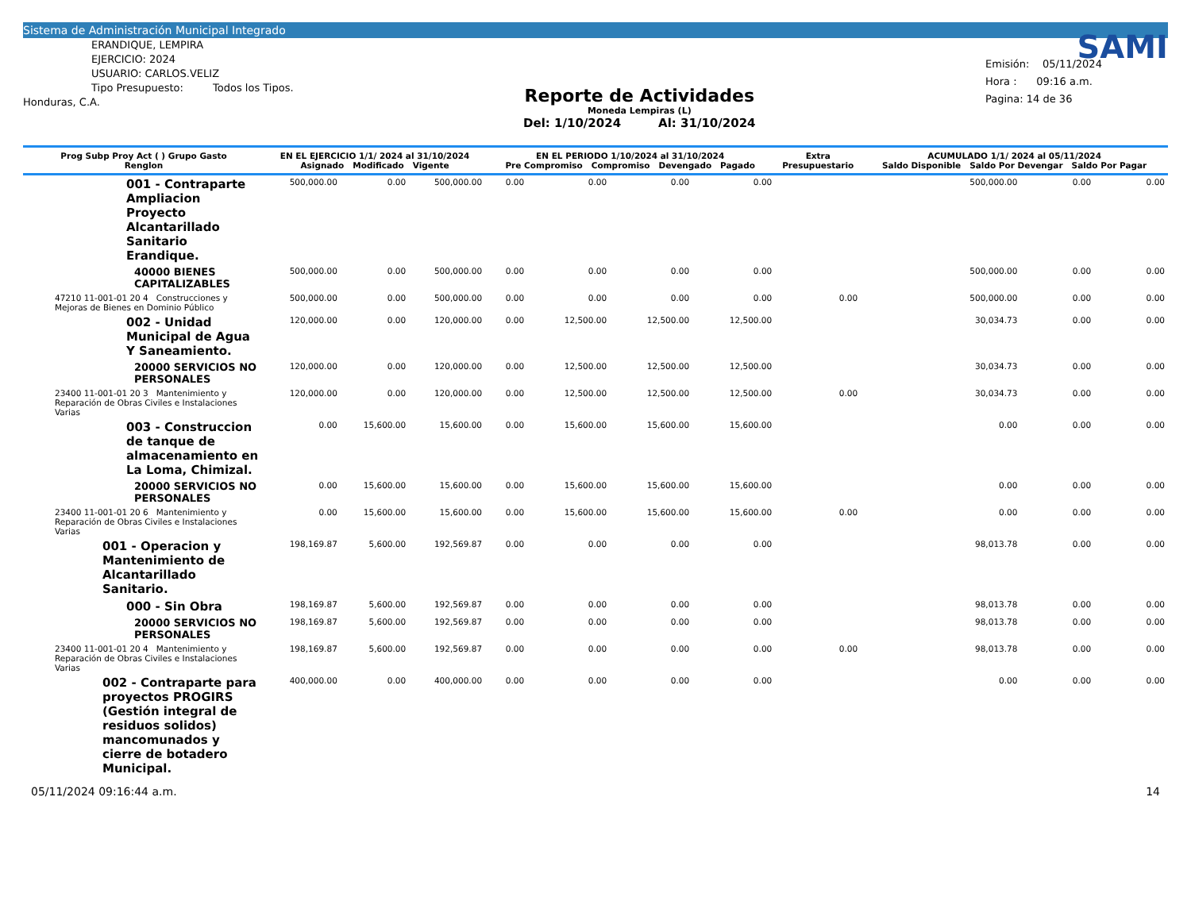Sistema de Administración Municipal Integrado
ERANDIQUE, LEMPIRA
EJERCICIO: 2024
USUARIO: CARLOS.VELIZ
Tipo Presupuesto: Todos los Tipos.
Honduras, C.A.
Reporte de Actividades
Moneda Lempiras (L)
Del: 1/10/2024 Al: 31/10/2024
SAMI
Emisión: 05/11/2024
Hora : 09:16 a.m.
Pagina: 14 de 36
| Prog Subp Proy Act ( ) Grupo Gasto Renglon | EN EL EJERCICIO 1/1/ 2024 al 31/10/2024 Asignado Modificado Vigente | | | EN EL PERIODO 1/10/2024 al 31/10/2024 Pre Compromiso Compromiso Devengado Pagado | | | | Extra Presupuestario | ACUMULADO 1/1/ 2024 al 05/11/2024 Saldo Disponible Saldo Por Devengar Saldo Por Pagar | | |
| --- | --- | --- | --- | --- | --- | --- | --- | --- | --- | --- | --- |
| 001 - Contraparte Ampliacion Proyecto Alcantarillado Sanitario Erandique. | 500,000.00 | 0.00 | 500,000.00 | 0.00 | 0.00 | 0.00 | 0.00 | | 500,000.00 | 0.00 | 0.00 |
| 40000 BIENES CAPITALIZABLES | 500,000.00 | 0.00 | 500,000.00 | 0.00 | 0.00 | 0.00 | 0.00 | | 500,000.00 | 0.00 | 0.00 |
| 47210 11-001-01 20 4 Construcciones y Mejoras de Bienes en Dominio Público | 500,000.00 | 0.00 | 500,000.00 | 0.00 | 0.00 | 0.00 | 0.00 | 0.00 | 500,000.00 | 0.00 | 0.00 |
| 002 - Unidad Municipal de Agua Y Saneamiento. | 120,000.00 | 0.00 | 120,000.00 | 0.00 | 12,500.00 | 12,500.00 | 12,500.00 | | 30,034.73 | 0.00 | 0.00 |
| 20000 SERVICIOS NO PERSONALES | 120,000.00 | 0.00 | 120,000.00 | 0.00 | 12,500.00 | 12,500.00 | 12,500.00 | | 30,034.73 | 0.00 | 0.00 |
| 23400 11-001-01 20 3 Mantenimiento y Reparación de Obras Civiles e Instalaciones Varias | 120,000.00 | 0.00 | 120,000.00 | 0.00 | 12,500.00 | 12,500.00 | 12,500.00 | 0.00 | 30,034.73 | 0.00 | 0.00 |
| 003 - Construccion de tanque de almacenamiento en La Loma, Chimizal. | 0.00 | 15,600.00 | 15,600.00 | 0.00 | 15,600.00 | 15,600.00 | 15,600.00 | | 0.00 | 0.00 | 0.00 |
| 20000 SERVICIOS NO PERSONALES | 0.00 | 15,600.00 | 15,600.00 | 0.00 | 15,600.00 | 15,600.00 | 15,600.00 | | 0.00 | 0.00 | 0.00 |
| 23400 11-001-01 20 6 Mantenimiento y Reparación de Obras Civiles e Instalaciones Varias | 0.00 | 15,600.00 | 15,600.00 | 0.00 | 15,600.00 | 15,600.00 | 15,600.00 | 0.00 | 0.00 | 0.00 | 0.00 |
| 001 - Operacion y Mantenimiento de Alcantarillado Sanitario. | 198,169.87 | 5,600.00 | 192,569.87 | 0.00 | 0.00 | 0.00 | 0.00 | | 98,013.78 | 0.00 | 0.00 |
| 000 - Sin Obra | 198,169.87 | 5,600.00 | 192,569.87 | 0.00 | 0.00 | 0.00 | 0.00 | | 98,013.78 | 0.00 | 0.00 |
| 20000 SERVICIOS NO PERSONALES | 198,169.87 | 5,600.00 | 192,569.87 | 0.00 | 0.00 | 0.00 | 0.00 | | 98,013.78 | 0.00 | 0.00 |
| 23400 11-001-01 20 4 Mantenimiento y Reparación de Obras Civiles e Instalaciones Varias | 198,169.87 | 5,600.00 | 192,569.87 | 0.00 | 0.00 | 0.00 | 0.00 | 0.00 | 98,013.78 | 0.00 | 0.00 |
| 002 - Contraparte para proyectos PROGIRS (Gestión integral de residuos solidos) mancomunados y cierre de botadero Municipal. | 400,000.00 | 0.00 | 400,000.00 | 0.00 | 0.00 | 0.00 | 0.00 | | 0.00 | 0.00 | 0.00 |
05/11/2024 09:16:44 a.m. 14